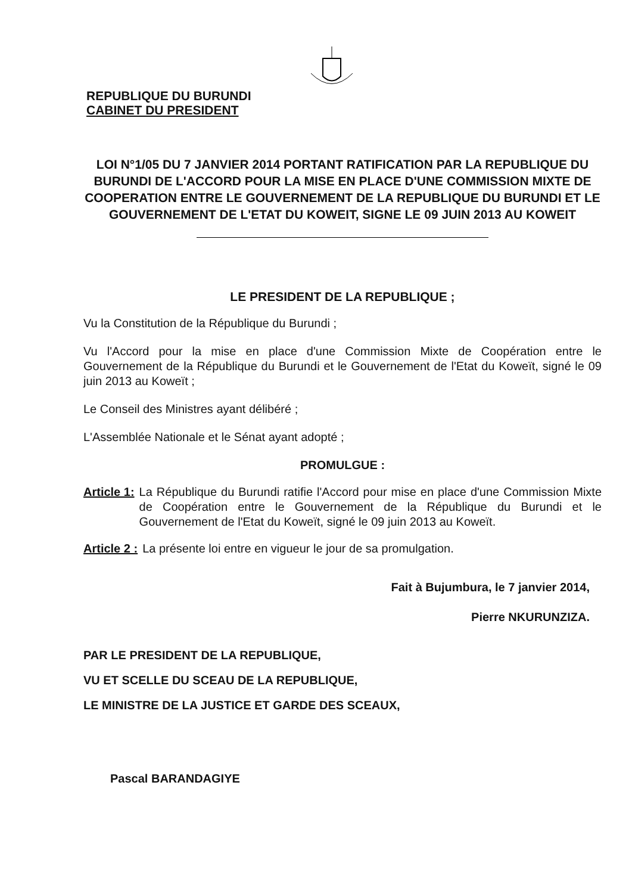REPUBLIQUE DU BURUNDI
CABINET DU PRESIDENT
LOI N°1/05 DU 7 JANVIER 2014 PORTANT RATIFICATION PAR LA REPUBLIQUE DU BURUNDI DE L'ACCORD POUR LA MISE EN PLACE D'UNE COMMISSION MIXTE DE COOPERATION ENTRE LE GOUVERNEMENT DE LA REPUBLIQUE DU BURUNDI ET LE GOUVERNEMENT DE L'ETAT DU KOWEIT, SIGNE LE 09 JUIN 2013 AU KOWEIT
LE PRESIDENT DE LA REPUBLIQUE ;
Vu la Constitution de la République du Burundi ;
Vu l'Accord pour la mise en place d'une Commission Mixte de Coopération entre le Gouvernement de la République du Burundi et le Gouvernement de l'Etat du Koweït, signé le 09 juin 2013 au Koweït ;
Le Conseil des Ministres ayant délibéré ;
L'Assemblée Nationale et le Sénat ayant adopté ;
PROMULGUE :
Article 1: La République du Burundi ratifie l'Accord pour mise en place d'une Commission Mixte de Coopération entre le Gouvernement de la République du Burundi et le Gouvernement de l'Etat du Koweït, signé le 09 juin 2013 au Koweït.
Article 2 : La présente loi entre en vigueur le jour de sa promulgation.
Fait à Bujumbura, le 7 janvier 2014,
Pierre NKURUNZIZA.
PAR LE PRESIDENT DE LA REPUBLIQUE,
VU ET SCELLE DU SCEAU DE LA REPUBLIQUE,
LE MINISTRE DE LA JUSTICE ET GARDE DES SCEAUX,
Pascal BARANDAGIYE